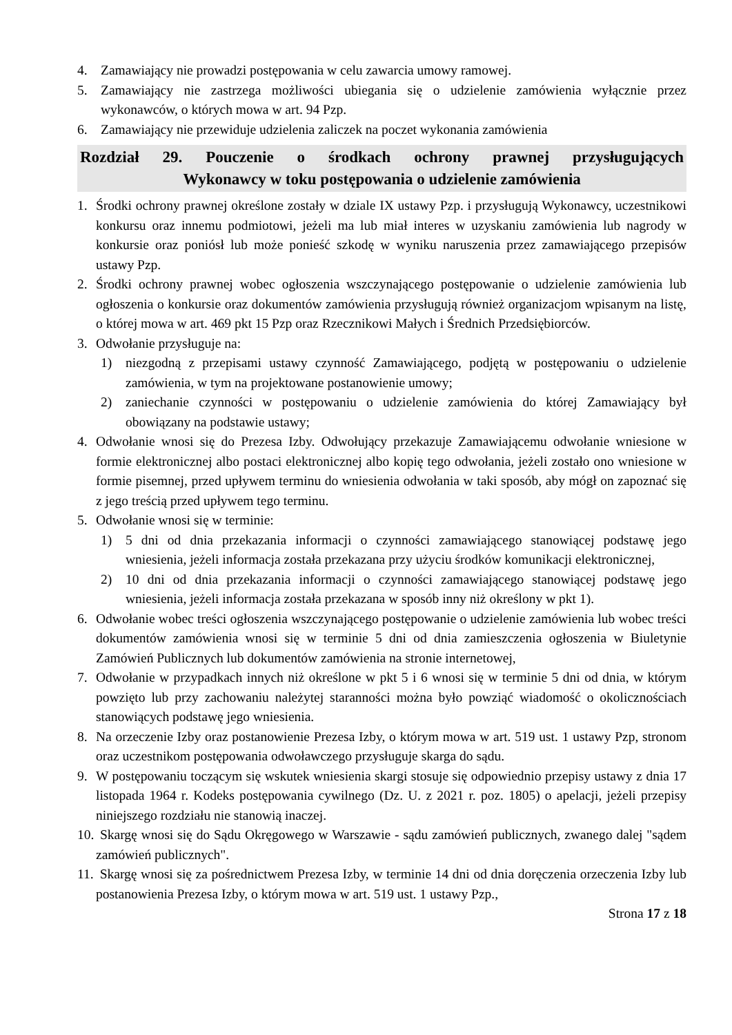4. Zamawiający nie prowadzi postępowania w celu zawarcia umowy ramowej.
5. Zamawiający nie zastrzega możliwości ubiegania się o udzielenie zamówienia wyłącznie przez wykonawców, o których mowa w art. 94 Pzp.
6. Zamawiający nie przewiduje udzielenia zaliczek na poczet wykonania zamówienia
Rozdział 29. Pouczenie o środkach ochrony prawnej przysługujących
Wykonawcy w toku postępowania o udzielenie zamówienia
1. Środki ochrony prawnej określone zostały w dziale IX ustawy Pzp. i przysługują Wykonawcy, uczestnikowi konkursu oraz innemu podmiotowi, jeżeli ma lub miał interes w uzyskaniu zamówienia lub nagrody w konkursie oraz poniósł lub może ponieść szkodę w wyniku naruszenia przez zamawiającego przepisów ustawy Pzp.
2. Środki ochrony prawnej wobec ogłoszenia wszczynającego postępowanie o udzielenie zamówienia lub ogłoszenia o konkursie oraz dokumentów zamówienia przysługują również organizacjom wpisanym na listę, o której mowa w art. 469 pkt 15 Pzp oraz Rzecznikowi Małych i Średnich Przedsiębiorców.
3. Odwołanie przysługuje na:
1) niezgodną z przepisami ustawy czynność Zamawiającego, podjętą w postępowaniu o udzielenie zamówienia, w tym na projektowane postanowienie umowy;
2) zaniechanie czynności w postępowaniu o udzielenie zamówienia do której Zamawiający był obowiązany na podstawie ustawy;
4. Odwołanie wnosi się do Prezesa Izby. Odwołujący przekazuje Zamawiającemu odwołanie wniesione w formie elektronicznej albo postaci elektronicznej albo kopię tego odwołania, jeżeli zostało ono wniesione w formie pisemnej, przed upływem terminu do wniesienia odwołania w taki sposób, aby mógł on zapoznać się z jego treścią przed upływem tego terminu.
5. Odwołanie wnosi się w terminie:
1) 5 dni od dnia przekazania informacji o czynności zamawiającego stanowiącej podstawę jego wniesienia, jeżeli informacja została przekazana przy użyciu środków komunikacji elektronicznej,
2) 10 dni od dnia przekazania informacji o czynności zamawiającego stanowiącej podstawę jego wniesienia, jeżeli informacja została przekazana w sposób inny niż określony w pkt 1).
6. Odwołanie wobec treści ogłoszenia wszczynającego postępowanie o udzielenie zamówienia lub wobec treści dokumentów zamówienia wnosi się w terminie 5 dni od dnia zamieszczenia ogłoszenia w Biuletynie Zamówień Publicznych lub dokumentów zamówienia na stronie internetowej,
7. Odwołanie w przypadkach innych niż określone w pkt 5 i 6 wnosi się w terminie 5 dni od dnia, w którym powzięto lub przy zachowaniu należytej staranności można było powziąć wiadomość o okolicznościach stanowiących podstawę jego wniesienia.
8. Na orzeczenie Izby oraz postanowienie Prezesa Izby, o którym mowa w art. 519 ust. 1 ustawy Pzp, stronom oraz uczestnikom postępowania odwoławczego przysługuje skarga do sądu.
9. W postępowaniu toczącym się wskutek wniesienia skargi stosuje się odpowiednio przepisy ustawy z dnia 17 listopada 1964 r. Kodeks postępowania cywilnego (Dz. U. z 2021 r. poz. 1805) o apelacji, jeżeli przepisy niniejszego rozdziału nie stanowią inaczej.
10. Skargę wnosi się do Sądu Okręgowego w Warszawie - sądu zamówień publicznych, zwanego dalej "sądem zamówień publicznych".
11. Skargę wnosi się za pośrednictwem Prezesa Izby, w terminie 14 dni od dnia doręczenia orzeczenia Izby lub postanowienia Prezesa Izby, o którym mowa w art. 519 ust. 1 ustawy Pzp.,
Strona 17 z 18